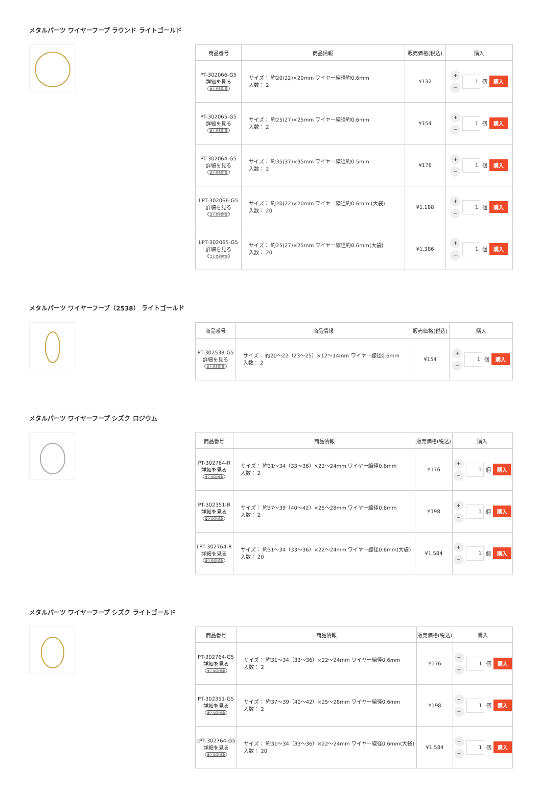メタルパーツ ワイヤーフープ ラウンド ライトゴールド
| 商品番号 | 商品情報 | 販売価格(税込) | 購入 |
| --- | --- | --- | --- |
| PT-302066-G5 詳細を見る まとめ割対象 | サイズ： 約20(22)×20mm ワイヤー線径約0.6mm 入数： 2 | ¥132 | + − 1 個 購入 |
| PT-302065-G5 詳細を見る まとめ割対象 | サイズ： 約25(27)×25mm ワイヤー線径約0.6mm 入数： 2 | ¥154 | + − 1 個 購入 |
| PT-302064-G5 詳細を見る まとめ割対象 | サイズ： 約35(37)×35mm ワイヤー線径約0.5mm 入数： 2 | ¥176 | + − 1 個 購入 |
| LPT-302066-G5 詳細を見る まとめ割対象 | サイズ： 約20(22)×20mm ワイヤー線径約0.6mm (大袋) 入数： 20 | ¥1,188 | + − 1 個 購入 |
| LPT-302065-G5 詳細を見る まとめ割対象 | サイズ： 約25(27)×25mm ワイヤー線径約0.6mm(大袋) 入数： 20 | ¥1,386 | + − 1 個 購入 |
メタルパーツ ワイヤーフープ（2538） ライトゴールド
| 商品番号 | 商品情報 | 販売価格(税込) | 購入 |
| --- | --- | --- | --- |
| PT-302538-G5 詳細を見る まとめ割対象 | サイズ： 約20～22（23～25）×12～14mm ワイヤー線径0.6mm 入数： 2 | ¥154 | + − 1 個 購入 |
メタルパーツ ワイヤーフープ シズク ロジウム
| 商品番号 | 商品情報 | 販売価格(税込) | 購入 |
| --- | --- | --- | --- |
| PT-302764-R 詳細を見る まとめ割対象 | サイズ： 約31～34（33～36）×22～24mm ワイヤー線径0.6mm 入数： 2 | ¥176 | + − 1 個 購入 |
| PT-302351-R 詳細を見る まとめ割対象 | サイズ： 約37～39（40～42）×25～28mm ワイヤー線径0.6mm 入数： 2 | ¥198 | + − 1 個 購入 |
| LPT-302764-R 詳細を見る まとめ割対象 | サイズ： 約31～34（33～36）×22～24mm ワイヤー線径0.6mm(大袋) 入数： 20 | ¥1,584 | + − 1 個 購入 |
メタルパーツ ワイヤーフープ シズク ライトゴールド
| 商品番号 | 商品情報 | 販売価格(税込) | 購入 |
| --- | --- | --- | --- |
| PT-302764-G5 詳細を見る まとめ割対象 | サイズ： 約31～34（33～36）×22～24mm ワイヤー線径0.6mm 入数： 2 | ¥176 | + − 1 個 購入 |
| PT-302351-G5 詳細を見る まとめ割対象 | サイズ： 約37～39（40～42）×25～28mm ワイヤー線径0.6mm 入数： 2 | ¥198 | + − 1 個 購入 |
| LPT-302764-G5 詳細を見る まとめ割対象 | サイズ： 約31～34（33～36）×22～24mm ワイヤー線径0.6mm(大袋) 入数： 20 | ¥1,584 | + − 1 個 購入 |